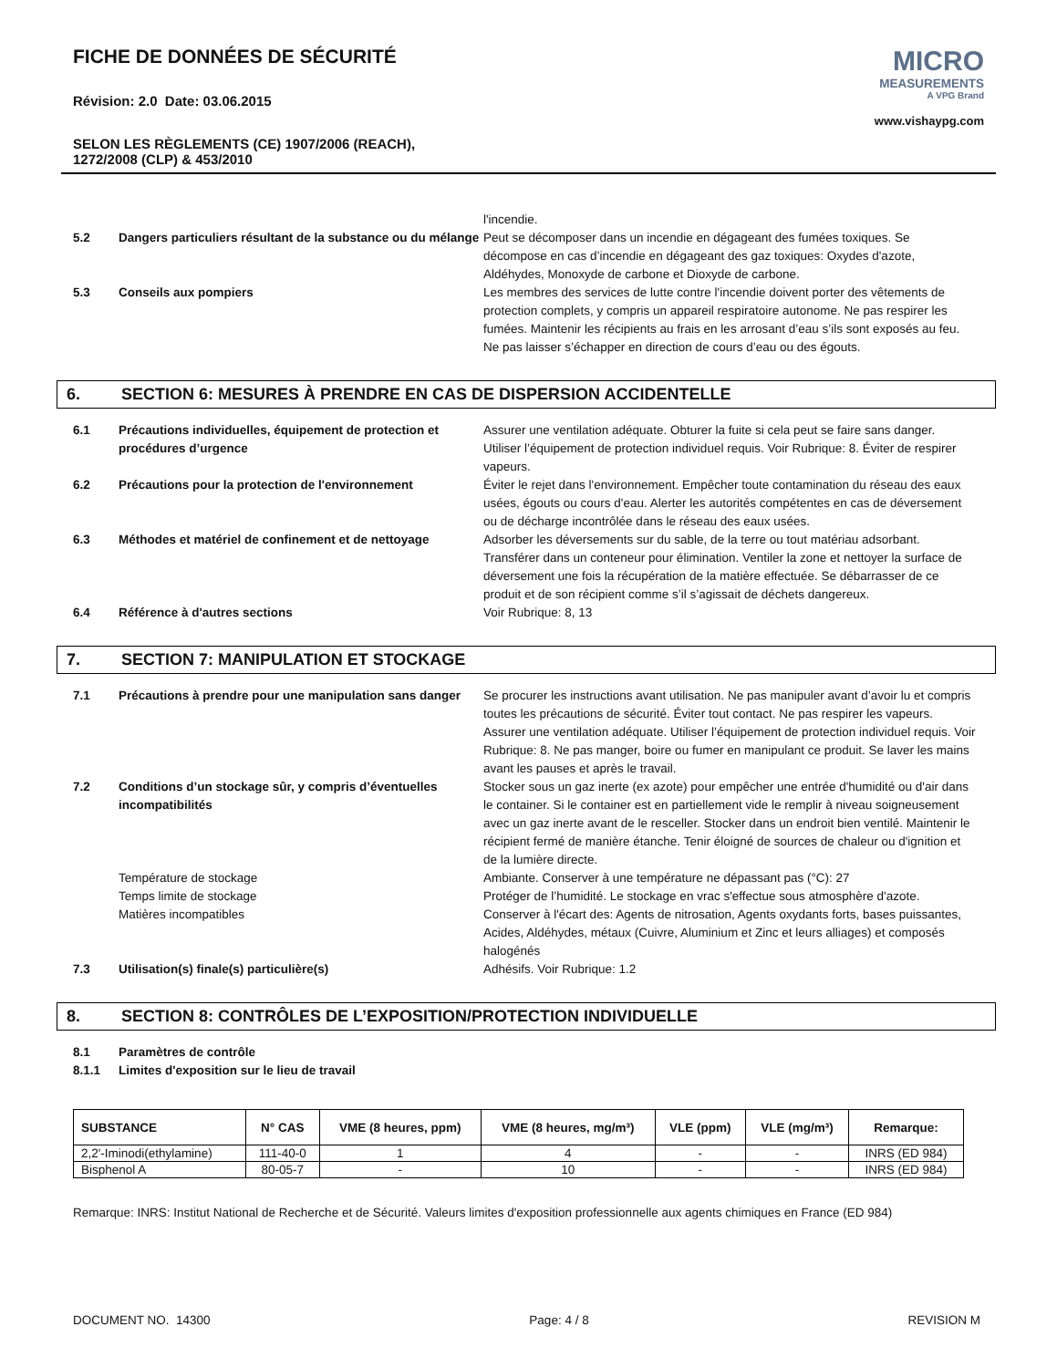FICHE DE DONNÉES DE SÉCURITÉ
Révision: 2.0 Date: 03.06.2015
SELON LES RÈGLEMENTS (CE) 1907/2006 (REACH),
1272/2008 (CLP) & 453/2010
MICRO
MEASUREMENTS
A VPG Brand
www.vishaypg.com
l'incendie.
5.2 Dangers particuliers résultant de la substance ou du mélange
Peut se décomposer dans un incendie en dégageant des fumées toxiques. Se décompose en cas d’incendie en dégageant des gaz toxiques: Oxydes d'azote, Aldéhydes, Monoxyde de carbone et Dioxyde de carbone.
5.3 Conseils aux pompiers Les membres des services de lutte contre l'incendie doivent porter des vêtements de protection complets, y compris un appareil respiratoire autonome. Ne pas respirer les fumées. Maintenir les récipients au frais en les arrosant d’eau s’ils sont exposés au feu. Ne pas laisser s’échapper en direction de cours d’eau ou des égouts.
6. SECTION 6: MESURES À PRENDRE EN CAS DE DISPERSION ACCIDENTELLE
6.1 Précautions individuelles, équipement de protection et procédures d’urgence
Assurer une ventilation adéquate. Obturer la fuite si cela peut se faire sans danger. Utiliser l’équipement de protection individuel requis. Voir Rubrique: 8. Éviter de respirer vapeurs.
6.2 Précautions pour la protection de l'environnement Éviter le rejet dans l'environnement. Empêcher toute contamination du réseau des eaux usées, égouts ou cours d'eau. Alerter les autorités compétentes en cas de déversement ou de décharge incontrôlée dans le réseau des eaux usées.
6.3 Méthodes et matériel de confinement et de nettoyage
Adsorber les déversements sur du sable, de la terre ou tout matériau adsorbant. Transférer dans un conteneur pour élimination. Ventiler la zone et nettoyer la surface de déversement une fois la récupération de la matière effectuée. Se débarrasser de ce produit et de son récipient comme s’il s’agissait de déchets dangereux.
6.4 Référence à d'autres sections Voir Rubrique: 8, 13
7. SECTION 7: MANIPULATION ET STOCKAGE
7.1 Précautions à prendre pour une manipulation sans danger
Se procurer les instructions avant utilisation. Ne pas manipuler avant d’avoir lu et compris toutes les précautions de sécurité. Éviter tout contact. Ne pas respirer les vapeurs. Assurer une ventilation adéquate. Utiliser l’équipement de protection individuel requis. Voir Rubrique: 8. Ne pas manger, boire ou fumer en manipulant ce produit. Se laver les mains avant les pauses et après le travail.
7.2 Conditions d’un stockage sûr, y compris d’éventuelles incompatibilités
Stocker sous un gaz inerte (ex azote) pour empêcher une entrée d'humidité ou d'air dans le container. Si le container est en partiellement vide le remplir à niveau soigneusement avec un gaz inerte avant de le resceller. Stocker dans un endroit bien ventilé. Maintenir le récipient fermé de manière étanche. Tenir éloigné de sources de chaleur ou d'ignition et de la lumière directe.
Température de stockage Ambiante. Conserver à une température ne dépassant pas (°C): 27
Temps limite de stockage Protéger de l’humidité. Le stockage en vrac s'effectue sous atmosphère d'azote.
Matières incompatibles Conserver à l'écart des: Agents de nitrosation, Agents oxydants forts, bases puissantes, Acides, Aldéhydes, métaux (Cuivre, Aluminium et Zinc et leurs alliages) et composés halogénés
7.3 Utilisation(s) finale(s) particulière(s) Adhésifs. Voir Rubrique: 1.2
8. SECTION 8: CONTRÔLES DE L’EXPOSITION/PROTECTION INDIVIDUELLE
8.1 Paramètres de contrôle
8.1.1 Limites d'exposition sur le lieu de travail
| SUBSTANCE | N° CAS | VME (8 heures, ppm) | VME (8 heures, mg/m³) | VLE (ppm) | VLE (mg/m³) | Remarque: |
| --- | --- | --- | --- | --- | --- | --- |
| 2,2'-Iminodi(ethylamine) | 111-40-0 | 1 | 4 | - | - | INRS (ED 984) |
| Bisphenol A | 80-05-7 | - | 10 | - | - | INRS (ED 984) |
Remarque: INRS: Institut National de Recherche et de Sécurité. Valeurs limites d'exposition professionnelle aux agents chimiques en France (ED 984)
DOCUMENT NO. 14300 Page: 4 / 8 REVISION M